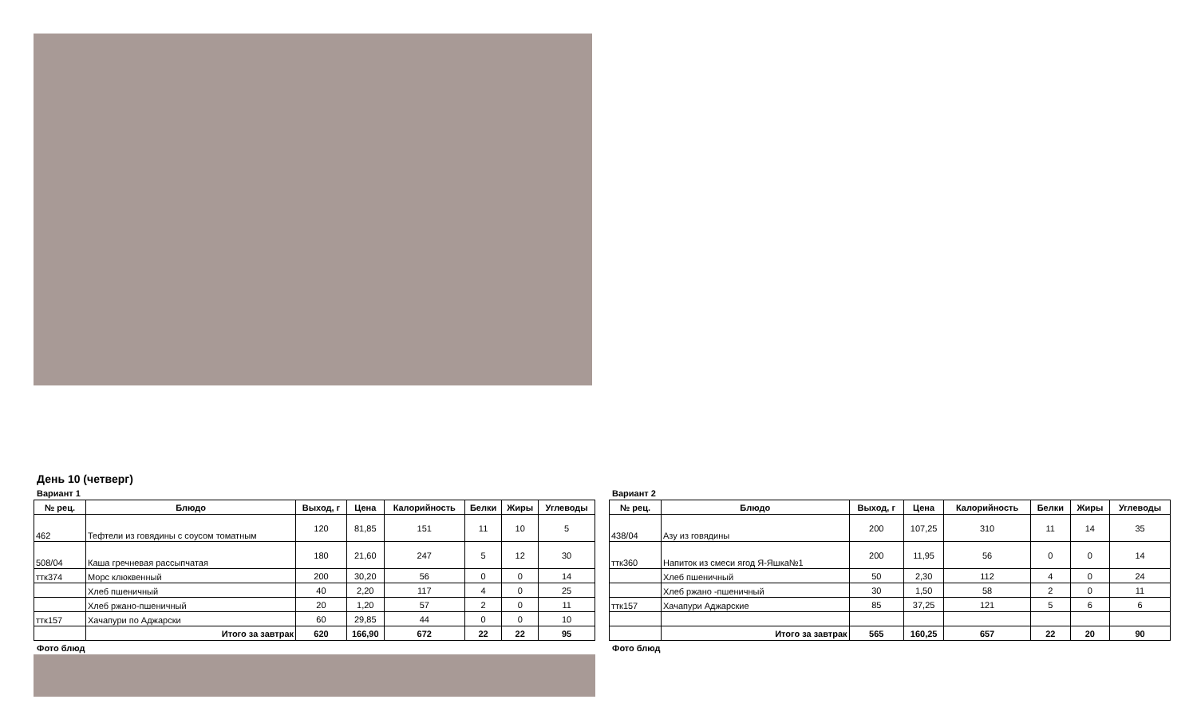День 10 (четверг)
Вариант 1
| № рец. | Блюдо | Выход, г | Цена | Калорийность | Белки | Жиры | Углеводы |
| --- | --- | --- | --- | --- | --- | --- | --- |
| 462 | Тефтели из говядины с соусом томатным | 120 | 81,85 | 151 | 11 | 10 | 5 |
| 508/04 | Каша гречневая рассыпчатая | 180 | 21,60 | 247 | 5 | 12 | 30 |
| ттк374 | Морс клюквенный | 200 | 30,20 | 56 | 0 | 0 | 14 |
| | Хлеб пшеничный | 40 | 2,20 | 117 | 4 | 0 | 25 |
| | Хлеб ржано-пшеничный | 20 | 1,20 | 57 | 2 | 0 | 11 |
| ттк157 | Хачапури по Аджарски | 60 | 29,85 | 44 | 0 | 0 | 10 |
| | Итого за завтрак | 620 | 166,90 | 672 | 22 | 22 | 95 |
Фото блюд
Вариант 2
| № рец. | Блюдо | Выход, г | Цена | Калорийность | Белки | Жиры | Углеводы |
| --- | --- | --- | --- | --- | --- | --- | --- |
| 438/04 | Азу из говядины | 200 | 107,25 | 310 | 11 | 14 | 35 |
| ттк360 | Напиток из смеси ягод Я-Яшка№1 | 200 | 11,95 | 56 | 0 | 0 | 14 |
| | Хлеб пшеничный | 50 | 2,30 | 112 | 4 | 0 | 24 |
| | Хлеб ржано -пшеничный | 30 | 1,50 | 58 | 2 | 0 | 11 |
| ттк157 | Хачапури Аджарские | 85 | 37,25 | 121 | 5 | 6 | 6 |
| | Итого за завтрак | 565 | 160,25 | 657 | 22 | 20 | 90 |
Фото блюд